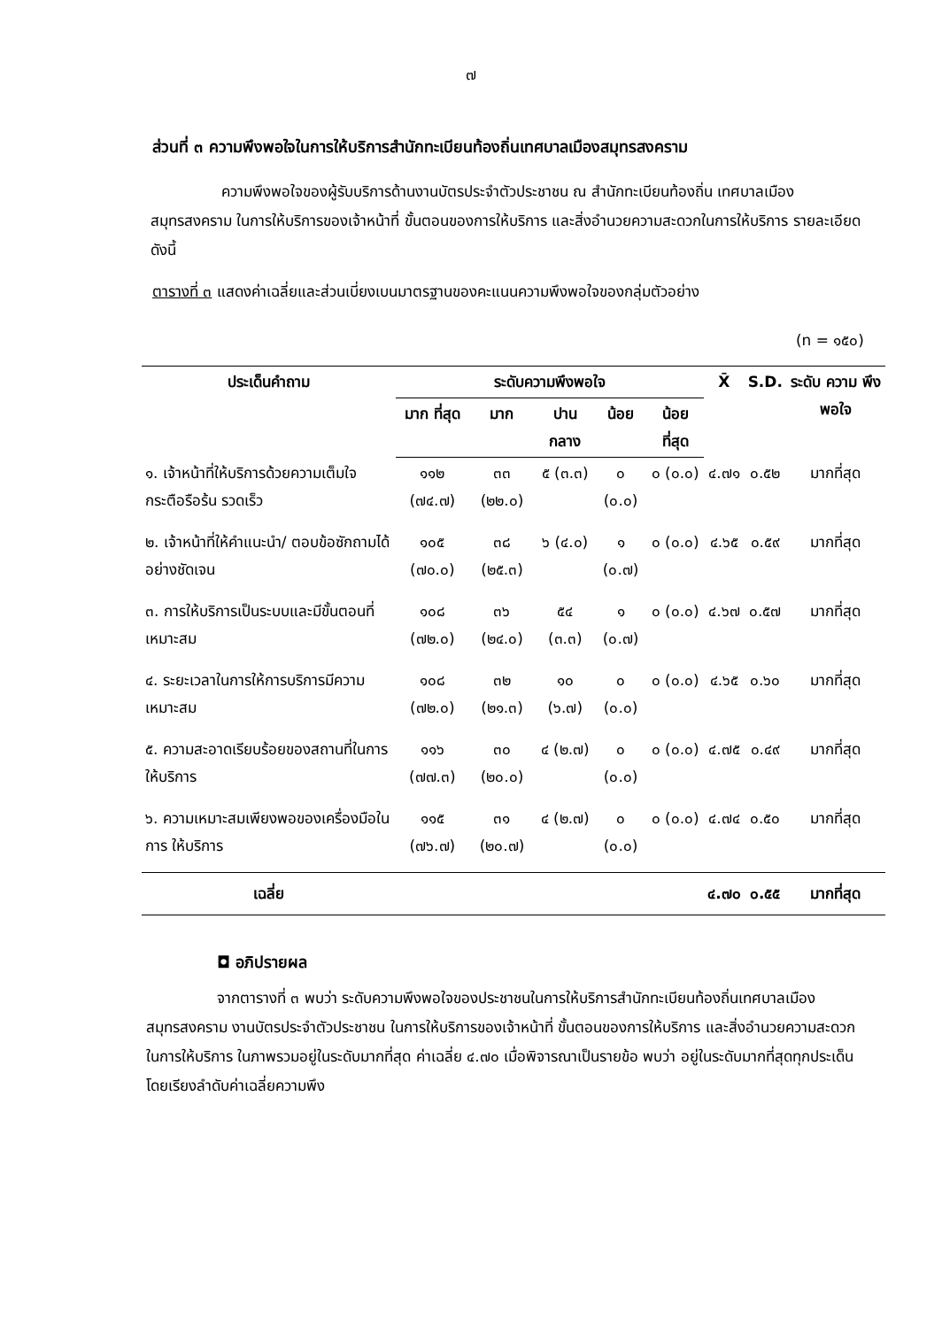๗
ส่วนที่ ๓ ความพึงพอใจในการให้บริการสำนักทะเบียนท้องถิ่นเทศบาลเมืองสมุทรสงคราม
ความพึงพอใจของผู้รับบริการด้านงานบัตรประจำตัวประชาชน ณ สำนักทะเบียนท้องถิ่น เทศบาลเมืองสมุทรสงคราม ในการให้บริการของเจ้าหน้าที่ ขั้นตอนของการให้บริการ และสิ่งอำนวยความสะดวกในการให้บริการ รายละเอียดดังนี้
ตารางที่ ๓ แสดงค่าเฉลี่ยและส่วนเบี่ยงเบนมาตรฐานของคะแนนความพึงพอใจของกลุ่มตัวอย่าง
(n = ๑๕๐)
| ประเด็นคำถาม | ระดับความพึงพอใจ | | | | | X̄ | S.D. | ระดับ ความ พึงพอใจ |
| --- | --- | --- | --- | --- | --- | --- | --- | --- |
| | มาก ที่สุด | มาก | ปาน กลาง | น้อย | น้อย ที่สุด | | | |
| ๑. เจ้าหน้าที่ให้บริการด้วยความเต็มใจ กระตือรือร้น รวดเร็ว | ๑๑๒ (๗๔.๗) | ๓๓ (๒๒.๐) | ๕ (๓.๓) | ๐ (๐.๐) | ๐ (๐.๐) | ๔.๗๑ | ๐.๕๒ | มากที่สุด |
| ๒. เจ้าหน้าที่ให้คำแนะนำ/ ตอบข้อซักถามได้อย่างชัดเจน | ๑๐๕ (๗๐.๐) | ๓๘ (๒๕.๓) | ๖ (๔.๐) | ๑ (๐.๗) | ๐ (๐.๐) | ๔.๖๕ | ๐.๕๙ | มากที่สุด |
| ๓. การให้บริการเป็นระบบและมีขั้นตอนที่เหมาะสม | ๑๐๘ (๗๒.๐) | ๓๖ (๒๔.๐) | ๕๔ (๓.๓) | ๑ (๐.๗) | ๐ (๐.๐) | ๔.๖๗ | ๐.๕๗ | มากที่สุด |
| ๔. ระยะเวลาในการให้การบริการมีความเหมาะสม | ๑๐๘ (๗๒.๐) | ๓๒ (๒๑.๓) | ๑๐ (๖.๗) | ๐ (๐.๐) | ๐ (๐.๐) | ๔.๖๕ | ๐.๖๐ | มากที่สุด |
| ๕. ความสะอาดเรียบร้อยของสถานที่ในการให้บริการ | ๑๑๖ (๗๗.๓) | ๓๐ (๒๐.๐) | ๔ (๒.๗) | ๐ (๐.๐) | ๐ (๐.๐) | ๔.๗๕ | ๐.๔๙ | มากที่สุด |
| ๖. ความเหมาะสมเพียงพอของเครื่องมือในการ ให้บริการ | ๑๑๕ (๗๖.๗) | ๓๑ (๒๐.๗) | ๔ (๒.๗) | ๐ (๐.๐) | ๐ (๐.๐) | ๔.๗๔ | ๐.๕๐ | มากที่สุด |
| เฉลี่ย | | | | | | ๔.๗๐ | ๐.๕๕ | มากที่สุด |
◘ อภิปรายผล
จากตารางที่ ๓ พบว่า ระดับความพึงพอใจของประชาชนในการให้บริการสำนักทะเบียนท้องถิ่นเทศบาลเมืองสมุทรสงคราม งานบัตรประจำตัวประชาชน ในการให้บริการของเจ้าหน้าที่ ขั้นตอนของการให้บริการ และสิ่งอำนวยความสะดวกในการให้บริการ ในภาพรวมอยู่ในระดับมากที่สุด ค่าเฉลี่ย ๔.๗๐ เมื่อพิจารณาเป็นรายข้อ พบว่า อยู่ในระดับมากที่สุดทุกประเด็น โดยเรียงลำดับค่าเฉลี่ยความพึง